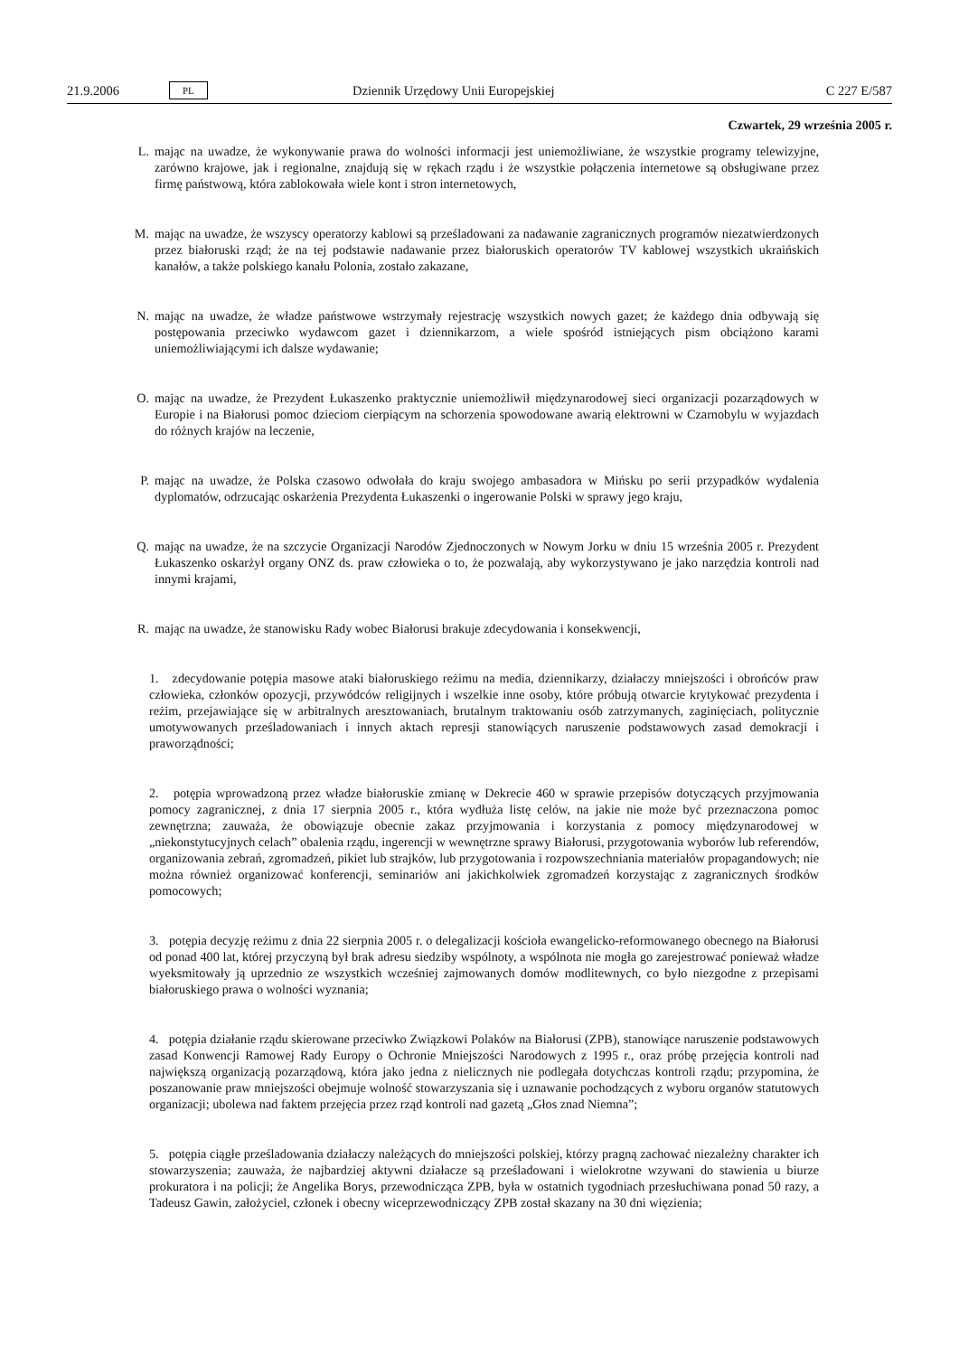21.9.2006 PL Dziennik Urzędowy Unii Europejskiej C 227 E/587
Czwartek, 29 września 2005 r.
L. mając na uwadze, że wykonywanie prawa do wolności informacji jest uniemożliwiane, że wszystkie programy telewizyjne, zarówno krajowe, jak i regionalne, znajdują się w rękach rządu i że wszystkie połączenia internetowe są obsługiwane przez firmę państwową, która zablokowała wiele kont i stron internetowych,
M. mając na uwadze, że wszyscy operatorzy kablowi są prześladowani za nadawanie zagranicznych programów niezatwierdzonych przez białoruski rząd; że na tej podstawie nadawanie przez białoruskich operatorów TV kablowej wszystkich ukraińskich kanałów, a także polskiego kanału Polonia, zostało zakazane,
N. mając na uwadze, że władze państwowe wstrzymały rejestrację wszystkich nowych gazet; że każdego dnia odbywają się postępowania przeciwko wydawcom gazet i dziennikarzom, a wiele spośród istniejących pism obciążono karami uniemożliwiającymi ich dalsze wydawanie;
O. mając na uwadze, że Prezydent Łukaszenko praktycznie uniemożliwił międzynarodowej sieci organizacji pozarządowych w Europie i na Białorusi pomoc dzieciom cierpiącym na schorzenia spowodowane awarią elektrowni w Czarnobylu w wyjazdach do różnych krajów na leczenie,
P. mając na uwadze, że Polska czasowo odwołała do kraju swojego ambasadora w Mińsku po serii przypadków wydalenia dyplomatów, odrzucając oskarżenia Prezydenta Łukaszenki o ingerowanie Polski w sprawy jego kraju,
Q. mając na uwadze, że na szczycie Organizacji Narodów Zjednoczonych w Nowym Jorku w dniu 15 września 2005 r. Prezydent Łukaszenko oskarżył organy ONZ ds. praw człowieka o to, że pozwalają, aby wykorzystywano je jako narzędzia kontroli nad innymi krajami,
R. mając na uwadze, że stanowisku Rady wobec Białorusi brakuje zdecydowania i konsekwencji,
1. zdecydowanie potępia masowe ataki białoruskiego reżimu na media, dziennikarzy, działaczy mniejszości i obrońców praw człowieka, członków opozycji, przywódców religijnych i wszelkie inne osoby, które próbują otwarcie krytykować prezydenta i reżim, przejawiające się w arbitralnych aresztowaniach, brutalnym traktowaniu osób zatrzymanych, zaginięciach, politycznie umotywowanych prześladowaniach i innych aktach represji stanowiących naruszenie podstawowych zasad demokracji i praworządności;
2. potępia wprowadzoną przez władze białoruskie zmianę w Dekrecie 460 w sprawie przepisów dotyczących przyjmowania pomocy zagranicznej, z dnia 17 sierpnia 2005 r., która wydłuża listę celów, na jakie nie może być przeznaczona pomoc zewnętrzna; zauważa, że obowiązuje obecnie zakaz przyjmowania i korzystania z pomocy międzynarodowej w „niekonstytucyjnych celach” obalenia rządu, ingerencji w wewnętrzne sprawy Białorusi, przygotowania wyborów lub referendów, organizowania zebrań, zgromadzeń, pikiet lub strajków, lub przygotowania i rozpowszechniania materiałów propagandowych; nie można również organizować konferencji, seminariów ani jakichkolwiek zgromadzeń korzystając z zagranicznych środków pomocowych;
3. potępia decyzję reżimu z dnia 22 sierpnia 2005 r. o delegalizacji kościoła ewangelicko-reformowanego obecnego na Białorusi od ponad 400 lat, której przyczyną był brak adresu siedziby wspólnoty, a wspólnota nie mogła go zarejestrować ponieważ władze wyeksmitowały ją uprzednio ze wszystkich wcześniej zajmowanych domów modlitewnych, co było niezgodne z przepisami białoruskiego prawa o wolności wyznania;
4. potępia działanie rządu skierowane przeciwko Związkowi Polaków na Białorusi (ZPB), stanowiące naruszenie podstawowych zasad Konwencji Ramowej Rady Europy o Ochronie Mniejszości Narodowych z 1995 r., oraz próbę przejęcia kontroli nad największą organizacją pozarządową, która jako jedna z nielicznych nie podlegała dotychczas kontroli rządu; przypomina, że poszanowanie praw mniejszości obejmuje wolność stowarzyszania się i uznawanie pochodzących z wyboru organów statutowych organizacji; ubolewa nad faktem przejęcia przez rząd kontroli nad gazetą „Głos znad Niemna”;
5. potępia ciągłe prześladowania działaczy należących do mniejszości polskiej, którzy pragną zachować niezależny charakter ich stowarzyszenia; zauważa, że najbardziej aktywni działacze są prześladowani i wielokrotne wzywani do stawienia u biurze prokuratora i na policji; że Angelika Borys, przewodnicząca ZPB, była w ostatnich tygodniach przesłuchiwana ponad 50 razy, a Tadeusz Gawin, założyciel, członek i obecny wiceprzewodniczący ZPB został skazany na 30 dni więzienia;